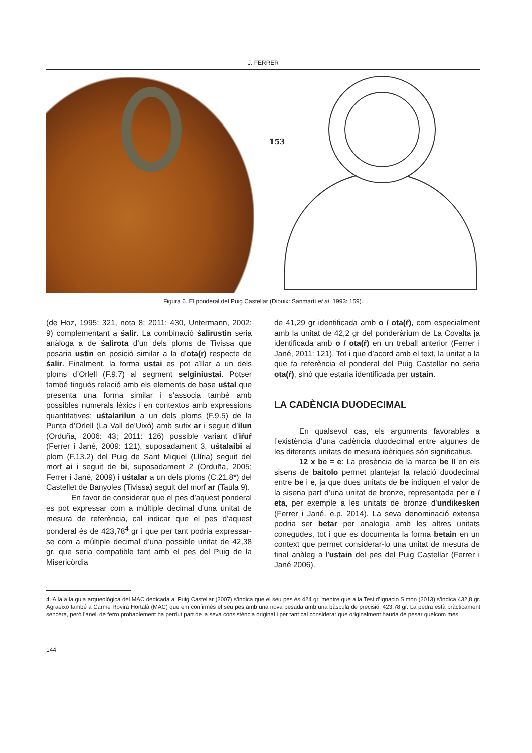J. FERRER
153
Figura 6. El ponderal del Puig Castellar (Dibuix: Sanmartí et al. 1993: 159).
(de Hoz, 1995: 321, nota 8; 2011: 430, Untermann, 2002: 9) complementant a śalir. La combinació śalirustin seria anàloga a de śalirota d’un dels ploms de Tivissa que posaria ustin en posició similar a la d’ota(r) respecte de śalir. Finalment, la forma ustai es pot aïllar a un dels ploms d’Orlell (F.9.7) al segment selginiustai. Potser també tingués relació amb els elements de base uśtal que presenta una forma similar i s’associa també amb possibles numerals lèxics i en contextos amb expressions quantitatives: uśtalarilun a un dels ploms (F.9.5) de la Punta d’Orlell (La Vall de’Uixó) amb sufix ar i seguit d’ilun (Orduña, 2006: 43; 2011: 126) possible variant d’iŕuŕ (Ferrer i Jané, 2009: 121), suposadament 3, uśtalaibi al plom (F.13.2) del Puig de Sant Miquel (Llíria) seguit del morf ai i seguit de bi, suposadament 2 (Orduña, 2005; Ferrer i Jané, 2009) i uśtalar a un dels ploms (C.21.8*) del Castellet de Banyoles (Tivissa) seguit del morf ar (Taula 9).
En favor de considerar que el pes d’aquest ponderal es pot expressar com a múltiple decimal d’una unitat de mesura de referència, cal indicar que el pes d’aquest ponderal és de 423,78<sup>4</sup> gr i que per tant podria expressar-se com a múltiple decimal d’una possible unitat de 42,38 gr. que seria compatible tant amb el pes del Puig de la Misericòrdia
de 41,29 gr identificada amb o / ota(ŕ), com especialment amb la unitat de 42,2 gr del ponderàrium de La Covalta ja identificada amb o / ota(ŕ) en un treball anterior (Ferrer i Jané, 2011: 121). Tot i que d’acord amb el text, la unitat a la que fa referència el ponderal del Puig Castellar no seria ota(ŕ), sinó que estaria identificada per ustain.
LA CADÈNCIA DUODECIMAL
En qualsevol cas, els arguments favorables a l’existència d’una cadència duodecimal entre algunes de les diferents unitats de mesura ibèriques són significatius.
12 x be = e: La presència de la marca be II en els sisens de baitolo permet plantejar la relació duodecimal entre be i e, ja que dues unitats de be indiquen el valor de la sisena part d’una unitat de bronze, representada per e / eta, per exemple a les unitats de bronze d’undikesken (Ferrer i Jané, e.p. 2014). La seva denominació extensa podria ser betar per analogia amb les altres unitats conegudes, tot i que es documenta la forma betain en un context que permet considerar-lo una unitat de mesura de final anàleg a l’ustain del pes del Puig Castellar (Ferrer i Jané 2006).
4. A la a la guia arqueològica del MAC dedicada al Puig Castellar (2007) s’indica que el seu pes és 424 gr, mentre que a la Tesi d’Ignacio Simón (2013) s’indica 432,8 gr. Agraeixo també a Carme Rovira Hortalà (MAC) que em confirmés el seu pes amb una nova pesada amb una bàscula de precisió: 423,78 gr. La pedra està pràcticament sencera, però l’anell de ferro probablement ha perdut part de la seva consistència original i per tant cal considerar que originalment hauria de pesar quelcom més.
144